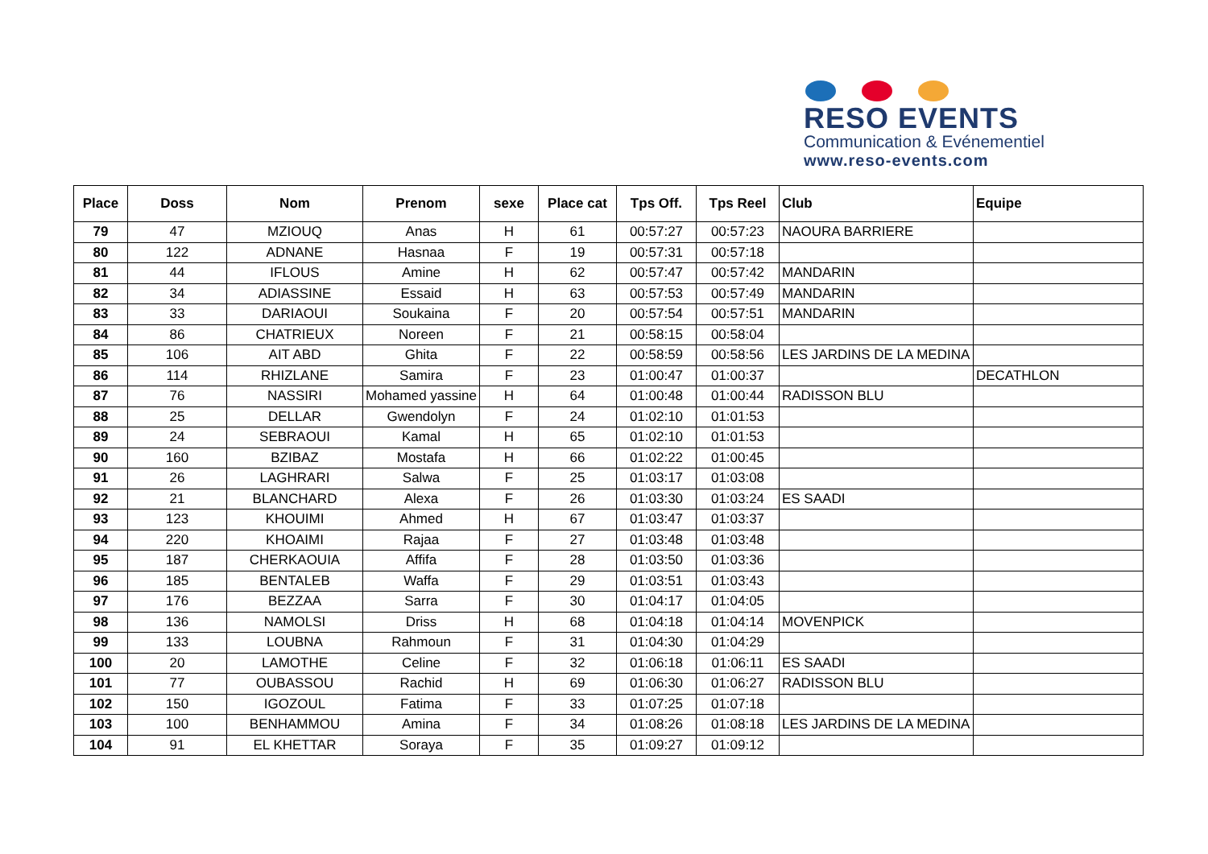RESO EVENTS
Communication & Evénementiel
www.reso-events.com
| Place | Doss | Nom | Prenom | sexe | Place cat | Tps Off. | Tps Reel | Club | Equipe |
| --- | --- | --- | --- | --- | --- | --- | --- | --- | --- |
| 79 | 47 | MZIOUQ | Anas | H | 61 | 00:57:27 | 00:57:23 | NAOURA BARRIERE | |
| 80 | 122 | ADNANE | Hasnaa | F | 19 | 00:57:31 | 00:57:18 | | |
| 81 | 44 | IFLOUS | Amine | H | 62 | 00:57:47 | 00:57:42 | MANDARIN | |
| 82 | 34 | ADIASSINE | Essaid | H | 63 | 00:57:53 | 00:57:49 | MANDARIN | |
| 83 | 33 | DARIAOUI | Soukaina | F | 20 | 00:57:54 | 00:57:51 | MANDARIN | |
| 84 | 86 | CHATRIEUX | Noreen | F | 21 | 00:58:15 | 00:58:04 | | |
| 85 | 106 | AIT ABD | Ghita | F | 22 | 00:58:59 | 00:58:56 | LES JARDINS DE LA MEDINA | |
| 86 | 114 | RHIZLANE | Samira | F | 23 | 01:00:47 | 01:00:37 | | DECATHLON |
| 87 | 76 | NASSIRI | Mohamed yassine | H | 64 | 01:00:48 | 01:00:44 | RADISSON BLU | |
| 88 | 25 | DELLAR | Gwendolyn | F | 24 | 01:02:10 | 01:01:53 | | |
| 89 | 24 | SEBRAOUI | Kamal | H | 65 | 01:02:10 | 01:01:53 | | |
| 90 | 160 | BZIBAZ | Mostafa | H | 66 | 01:02:22 | 01:00:45 | | |
| 91 | 26 | LAGHRARI | Salwa | F | 25 | 01:03:17 | 01:03:08 | | |
| 92 | 21 | BLANCHARD | Alexa | F | 26 | 01:03:30 | 01:03:24 | ES SAADI | |
| 93 | 123 | KHOUIMI | Ahmed | H | 67 | 01:03:47 | 01:03:37 | | |
| 94 | 220 | KHOAIMI | Rajaa | F | 27 | 01:03:48 | 01:03:48 | | |
| 95 | 187 | CHERKAOUIA | Affifa | F | 28 | 01:03:50 | 01:03:36 | | |
| 96 | 185 | BENTALEB | Waffa | F | 29 | 01:03:51 | 01:03:43 | | |
| 97 | 176 | BEZZAA | Sarra | F | 30 | 01:04:17 | 01:04:05 | | |
| 98 | 136 | NAMOLSI | Driss | H | 68 | 01:04:18 | 01:04:14 | MOVENPICK | |
| 99 | 133 | LOUBNA | Rahmoun | F | 31 | 01:04:30 | 01:04:29 | | |
| 100 | 20 | LAMOTHE | Celine | F | 32 | 01:06:18 | 01:06:11 | ES SAADI | |
| 101 | 77 | OUBASSOU | Rachid | H | 69 | 01:06:30 | 01:06:27 | RADISSON BLU | |
| 102 | 150 | IGOZOUL | Fatima | F | 33 | 01:07:25 | 01:07:18 | | |
| 103 | 100 | BENHAMMOU | Amina | F | 34 | 01:08:26 | 01:08:18 | LES JARDINS DE LA MEDINA | |
| 104 | 91 | EL KHETTAR | Soraya | F | 35 | 01:09:27 | 01:09:12 | | |